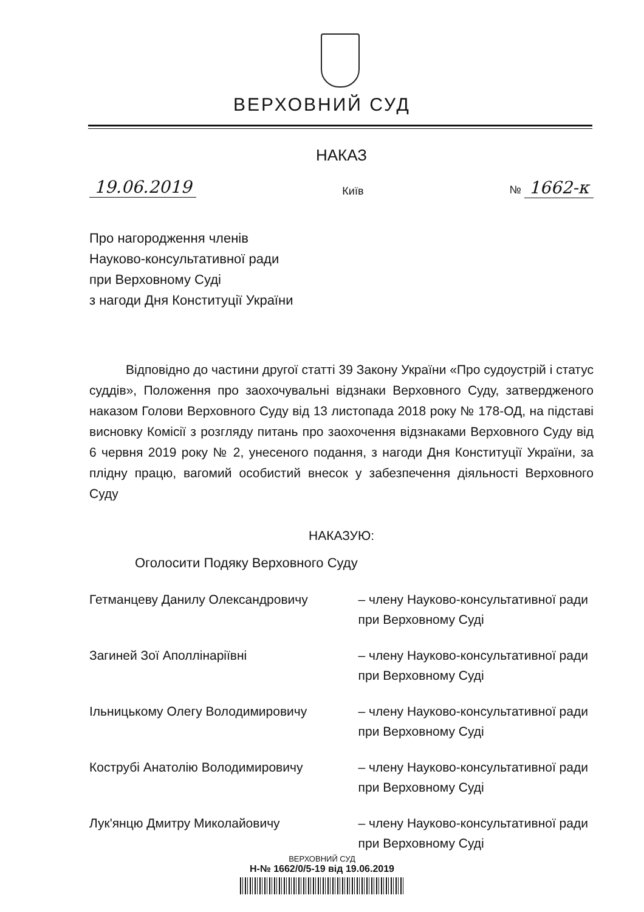ВЕРХОВНИЙ СУД
НАКАЗ
19.06.2019 Київ № 1662-к
Про нагородження членів
Науково-консультативної ради
при Верховному Суді
з нагоди Дня Конституції України
Відповідно до частини другої статті 39 Закону України «Про судоустрій і статус суддів», Положення про заохочувальні відзнаки Верховного Суду, затвердженого наказом Голови Верховного Суду від 13 листопада 2018 року № 178-ОД, на підставі висновку Комісії з розгляду питань про заохочення відзнаками Верховного Суду від 6 червня 2019 року № 2, унесеного подання, з нагоди Дня Конституції України, за плідну працю, вагомий особистий внесок у забезпечення діяльності Верховного Суду
НАКАЗУЮ:
Оголосити Подяку Верховного Суду
Гетманцеву Данилу Олександровичу – члену Науково-консультативної ради при Верховному Суді
Загиней Зої Аполлінаріївні – члену Науково-консультативної ради при Верховному Суді
Ільницькому Олегу Володимировичу – члену Науково-консультативної ради при Верховному Суді
Кострубі Анатолію Володимировичу – члену Науково-консультативної ради при Верховному Суді
Лук'янцю Дмитру Миколайовичу – члену Науково-консультативної ради при Верховному Суді
ВЕРХОВНИЙ СУД
Н-№ 1662/0/5-19 від 19.06.2019